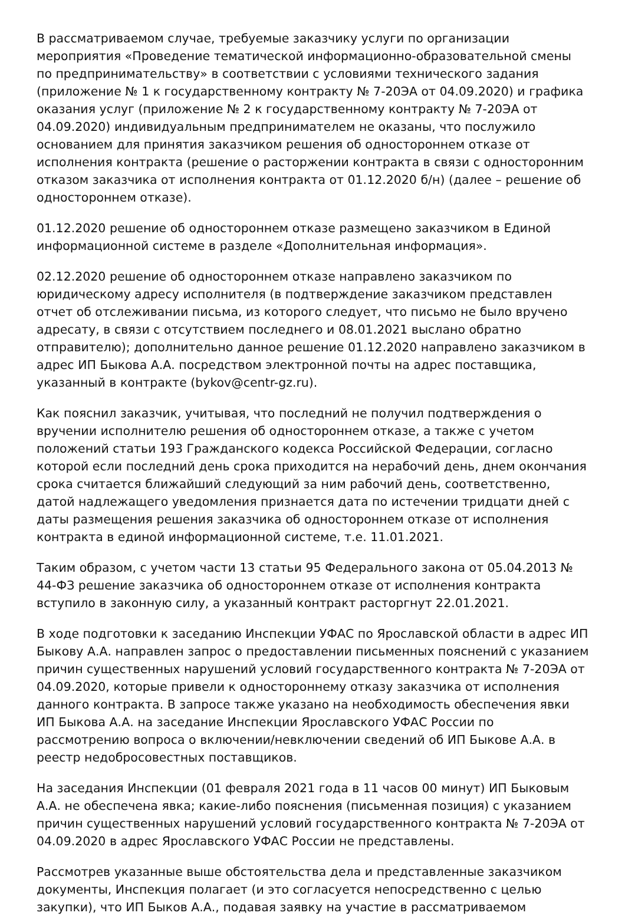В рассматриваемом случае, требуемые заказчику услуги по организации мероприятия «Проведение тематической информационно-образовательной смены по предпринимательству» в соответствии с условиями технического задания (приложение № 1 к государственному контракту № 7-20ЭА от 04.09.2020) и графика оказания услуг (приложение № 2 к государственному контракту № 7-20ЭА от 04.09.2020) индивидуальным предпринимателем не оказаны, что послужило основанием для принятия заказчиком решения об одностороннем отказе от исполнения контракта (решение о расторжении контракта в связи с односторонним отказом заказчика от исполнения контракта от 01.12.2020 б/н) (далее – решение об одностороннем отказе).
01.12.2020 решение об одностороннем отказе размещено заказчиком в Единой информационной системе в разделе «Дополнительная информация».
02.12.2020 решение об одностороннем отказе направлено заказчиком по юридическому адресу исполнителя (в подтверждение заказчиком представлен отчет об отслеживании письма, из которого следует, что письмо не было вручено адресату, в связи с отсутствием последнего и 08.01.2021 выслано обратно отправителю); дополнительно данное решение 01.12.2020 направлено заказчиком в адрес ИП Быкова А.А. посредством электронной почты на адрес поставщика, указанный в контракте (bykov@centr-gz.ru).
Как пояснил заказчик, учитывая, что последний не получил подтверждения о вручении исполнителю решения об одностороннем отказе, а также с учетом положений статьи 193 Гражданского кодекса Российской Федерации, согласно которой если последний день срока приходится на нерабочий день, днем окончания срока считается ближайший следующий за ним рабочий день, соответственно, датой надлежащего уведомления признается дата по истечении тридцати дней с даты размещения решения заказчика об одностороннем отказе от исполнения контракта в единой информационной системе, т.е. 11.01.2021.
Таким образом, с учетом части 13 статьи 95 Федерального закона от 05.04.2013 № 44-ФЗ решение заказчика об одностороннем отказе от исполнения контракта вступило в законную силу, а указанный контракт расторгнут 22.01.2021.
В ходе подготовки к заседанию Инспекции УФАС по Ярославской области в адрес ИП Быкову А.А. направлен запрос о предоставлении письменных пояснений с указанием причин существенных нарушений условий государственного контракта № 7-20ЭА от 04.09.2020, которые привели к одностороннему отказу заказчика от исполнения данного контракта. В запросе также указано на необходимость обеспечения явки ИП Быкова А.А. на заседание Инспекции Ярославского УФАС России по рассмотрению вопроса о включении/невключении сведений об ИП Быкове А.А. в реестр недобросовестных поставщиков.
На заседания Инспекции (01 февраля 2021 года в 11 часов 00 минут) ИП Быковым А.А. не обеспечена явка; какие-либо пояснения (письменная позиция) с указанием причин существенных нарушений условий государственного контракта № 7-20ЭА от 04.09.2020 в адрес Ярославского УФАС России не представлены.
Рассмотрев указанные выше обстоятельства дела и представленные заказчиком документы, Инспекция полагает (и это согласуется непосредственно с целью закупки), что ИП Быков А.А., подавая заявку на участие в рассматриваемом